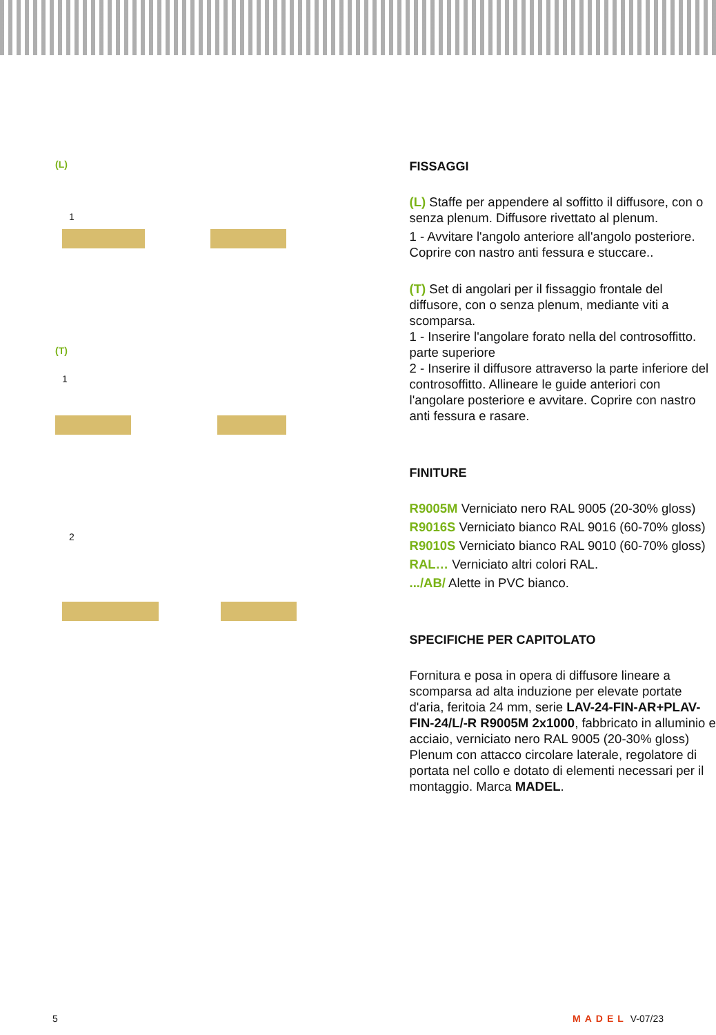(L)
1
(T)
1
2
FISSAGGI
(L) Staffe per appendere al soffitto il diffusore, con o senza plenum. Diffusore rivettato al plenum.
1 - Avvitare l'angolo anteriore all'angolo posteriore. Coprire con nastro anti fessura e stuccare..
(T) Set di angolari per il fissaggio frontale del diffusore, con o senza plenum, mediante viti a scomparsa.
1 - Inserire l'angolare forato nella del controsoffitto. parte superiore
2 - Inserire il diffusore attraverso la parte inferiore del controsoffitto. Allineare le guide anteriori con l'angolare posteriore e avvitare. Coprire con nastro anti fessura e rasare.
FINITURE
R9005M Verniciato nero RAL 9005 (20-30% gloss)
R9016S Verniciato bianco RAL 9016 (60-70% gloss)
R9010S Verniciato bianco RAL 9010 (60-70% gloss)
RAL… Verniciato altri colori RAL.
.../AB/ Alette in PVC bianco.
SPECIFICHE PER CAPITOLATO
Fornitura e posa in opera di diffusore lineare a scomparsa ad alta induzione per elevate portate d'aria, feritoia 24 mm, serie LAV-24-FIN-AR+PLAV-FIN-24/L/-R R9005M 2x1000, fabbricato in alluminio e acciaio, verniciato nero RAL 9005 (20-30% gloss) Plenum con attacco circolare laterale, regolatore di portata nel collo e dotato di elementi necessari per il montaggio. Marca MADEL.
5 MADEL V-07/23